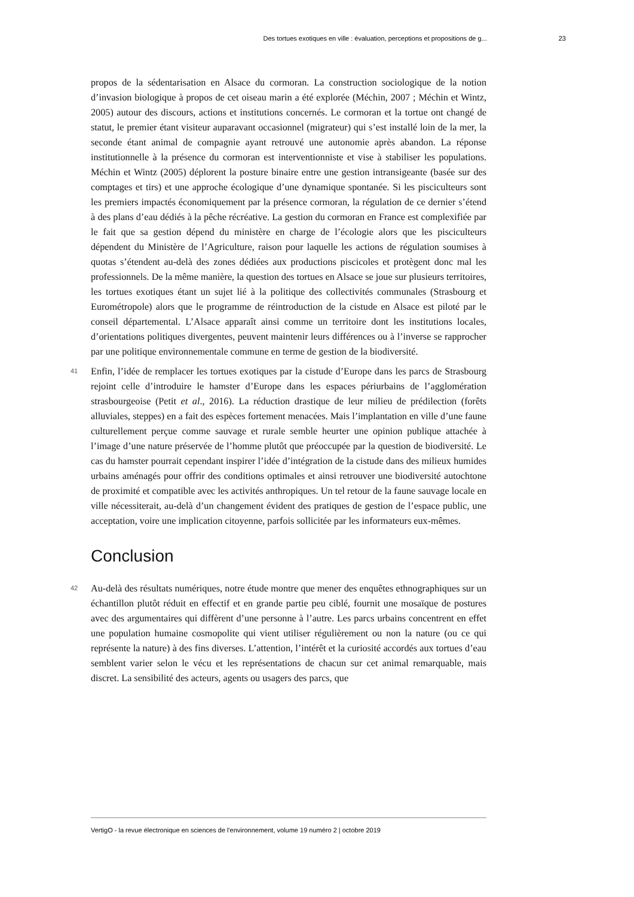Des tortues exotiques en ville : évaluation, perceptions et propositions de g... 23
propos de la sédentarisation en Alsace du cormoran. La construction sociologique de la notion d’invasion biologique à propos de cet oiseau marin a été explorée (Méchin, 2007 ; Méchin et Wintz, 2005) autour des discours, actions et institutions concernés. Le cormoran et la tortue ont changé de statut, le premier étant visiteur auparavant occasionnel (migrateur) qui s’est installé loin de la mer, la seconde étant animal de compagnie ayant retrouvé une autonomie après abandon. La réponse institutionnelle à la présence du cormoran est interventionniste et vise à stabiliser les populations. Méchin et Wintz (2005) déplorent la posture binaire entre une gestion intransigeante (basée sur des comptages et tirs) et une approche écologique d’une dynamique spontanée. Si les pisciculteurs sont les premiers impactés économiquement par la présence cormoran, la régulation de ce dernier s’étend à des plans d’eau dédiés à la pêche récréative. La gestion du cormoran en France est complexifiée par le fait que sa gestion dépend du ministère en charge de l’écologie alors que les pisciculteurs dépendent du Ministère de l’Agriculture, raison pour laquelle les actions de régulation soumises à quotas s’étendent au-delà des zones dédiées aux productions piscicoles et protègent donc mal les professionnels. De la même manière, la question des tortues en Alsace se joue sur plusieurs territoires, les tortues exotiques étant un sujet lié à la politique des collectivités communales (Strasbourg et Eurométropole) alors que le programme de réintroduction de la cistude en Alsace est piloté par le conseil départemental. L’Alsace apparaît ainsi comme un territoire dont les institutions locales, d’orientations politiques divergentes, peuvent maintenir leurs différences ou à l’inverse se rapprocher par une politique environnementale commune en terme de gestion de la biodiversité.
41 Enfin, l’idée de remplacer les tortues exotiques par la cistude d’Europe dans les parcs de Strasbourg rejoint celle d’introduire le hamster d’Europe dans les espaces périurbains de l’agglomération strasbourgeoise (Petit et al., 2016). La réduction drastique de leur milieu de prédilection (forêts alluviales, steppes) en a fait des espèces fortement menacées. Mais l’implantation en ville d’une faune culturellement perçue comme sauvage et rurale semble heurter une opinion publique attachée à l’image d’une nature préservée de l’homme plutôt que préoccupée par la question de biodiversité. Le cas du hamster pourrait cependant inspirer l’idée d’intégration de la cistude dans des milieux humides urbains aménagés pour offrir des conditions optimales et ainsi retrouver une biodiversité autochtone de proximité et compatible avec les activités anthropiques. Un tel retour de la faune sauvage locale en ville nécessiterait, au-delà d’un changement évident des pratiques de gestion de l’espace public, une acceptation, voire une implication citoyenne, parfois sollicitée par les informateurs eux-mêmes.
Conclusion
42 Au-delà des résultats numériques, notre étude montre que mener des enquêtes ethnographiques sur un échantillon plutôt réduit en effectif et en grande partie peu ciblé, fournit une mosaïque de postures avec des argumentaires qui diffèrent d’une personne à l’autre. Les parcs urbains concentrent en effet une population humaine cosmopolite qui vient utiliser régulièrement ou non la nature (ou ce qui représente la nature) à des fins diverses. L’attention, l’intérêt et la curiosité accordés aux tortues d’eau semblent varier selon le vécu et les représentations de chacun sur cet animal remarquable, mais discret. La sensibilité des acteurs, agents ou usagers des parcs, que
VertigO - la revue électronique en sciences de l'environnement, volume 19 numéro 2 | octobre 2019